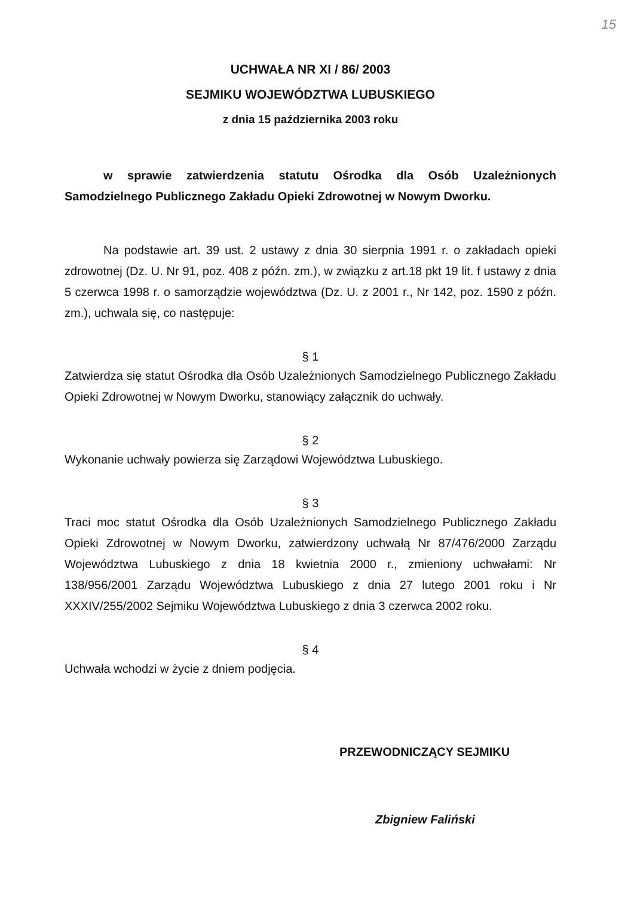15
UCHWAŁA NR XI / 86/ 2003
SEJMIKU WOJEWÓDZTWA LUBUSKIEGO
z dnia 15 października 2003 roku
w sprawie zatwierdzenia statutu Ośrodka dla Osób Uzależnionych Samodzielnego Publicznego Zakładu Opieki Zdrowotnej w Nowym Dworku.
Na podstawie art. 39 ust. 2 ustawy z dnia 30 sierpnia 1991 r. o zakładach opieki zdrowotnej (Dz. U. Nr 91, poz. 408 z późn. zm.), w związku z art.18 pkt 19 lit. f ustawy z dnia 5 czerwca 1998 r. o samorządzie województwa (Dz. U. z 2001 r., Nr 142, poz. 1590 z późn. zm.), uchwala się, co następuje:
§ 1
Zatwierdza się statut Ośrodka dla Osób Uzależnionych Samodzielnego Publicznego Zakładu Opieki Zdrowotnej w Nowym Dworku, stanowiący załącznik do uchwały.
§ 2
Wykonanie uchwały powierza się Zarządowi Województwa Lubuskiego.
§ 3
Traci moc statut Ośrodka dla Osób Uzależnionych Samodzielnego Publicznego Zakładu Opieki Zdrowotnej w Nowym Dworku, zatwierdzony uchwałą Nr 87/476/2000 Zarządu Województwa Lubuskiego z dnia 18 kwietnia 2000 r., zmieniony uchwałami: Nr 138/956/2001 Zarządu Województwa Lubuskiego z dnia 27 lutego 2001 roku i Nr XXXIV/255/2002 Sejmiku Województwa Lubuskiego z dnia 3 czerwca 2002 roku.
§ 4
Uchwała wchodzi w życie z dniem podjęcia.
PRZEWODNICZĄCY SEJMIKU
Zbigniew Faliński